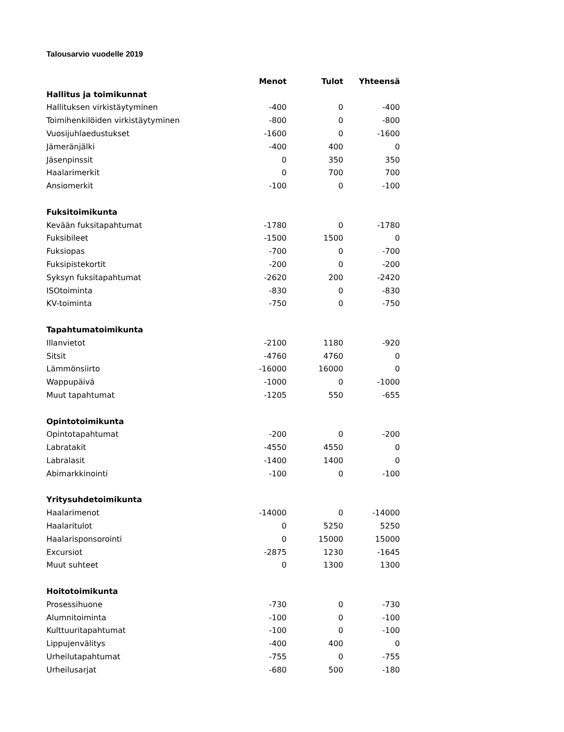Talousarvio vuodelle 2019
| | Menot | Tulot | Yhteensä |
| --- | --- | --- | --- |
| Hallitus ja toimikunnat | | | |
| Hallituksen virkistäytyminen | -400 | 0 | -400 |
| Toimihenkilöiden virkistäytyminen | -800 | 0 | -800 |
| Vuosijuhlaedustukset | -1600 | 0 | -1600 |
| Jämeränjälki | -400 | 400 | 0 |
| Jäsenpinssit | 0 | 350 | 350 |
| Haalarimerkit | 0 | 700 | 700 |
| Ansiomerkit | -100 | 0 | -100 |
| Fuksitoimikunta | | | |
| Kevään fuksitapahtumat | -1780 | 0 | -1780 |
| Fuksibileet | -1500 | 1500 | 0 |
| Fuksiopas | -700 | 0 | -700 |
| Fuksipistekortit | -200 | 0 | -200 |
| Syksyn fuksitapahtumat | -2620 | 200 | -2420 |
| ISOtoiminta | -830 | 0 | -830 |
| KV-toiminta | -750 | 0 | -750 |
| Tapahtumatoimikunta | | | |
| Illanvietot | -2100 | 1180 | -920 |
| Sitsit | -4760 | 4760 | 0 |
| Lämmönsiirto | -16000 | 16000 | 0 |
| Wappupäivä | -1000 | 0 | -1000 |
| Muut tapahtumat | -1205 | 550 | -655 |
| Opintotoimikunta | | | |
| Opintotapahtumat | -200 | 0 | -200 |
| Labratakit | -4550 | 4550 | 0 |
| Labralasit | -1400 | 1400 | 0 |
| Abimarkkinointi | -100 | 0 | -100 |
| Yritysuhdetoimikunta | | | |
| Haalarimenot | -14000 | 0 | -14000 |
| Haalaritulot | 0 | 5250 | 5250 |
| Haalarisponsorointi | 0 | 15000 | 15000 |
| Excursiot | -2875 | 1230 | -1645 |
| Muut suhteet | 0 | 1300 | 1300 |
| Hoitotoimikunta | | | |
| Prosessihuone | -730 | 0 | -730 |
| Alumnitoiminta | -100 | 0 | -100 |
| Kulttuuritapahtumat | -100 | 0 | -100 |
| Lippujenvälitys | -400 | 400 | 0 |
| Urheilutapahtumat | -755 | 0 | -755 |
| Urheilusarjat | -680 | 500 | -180 |